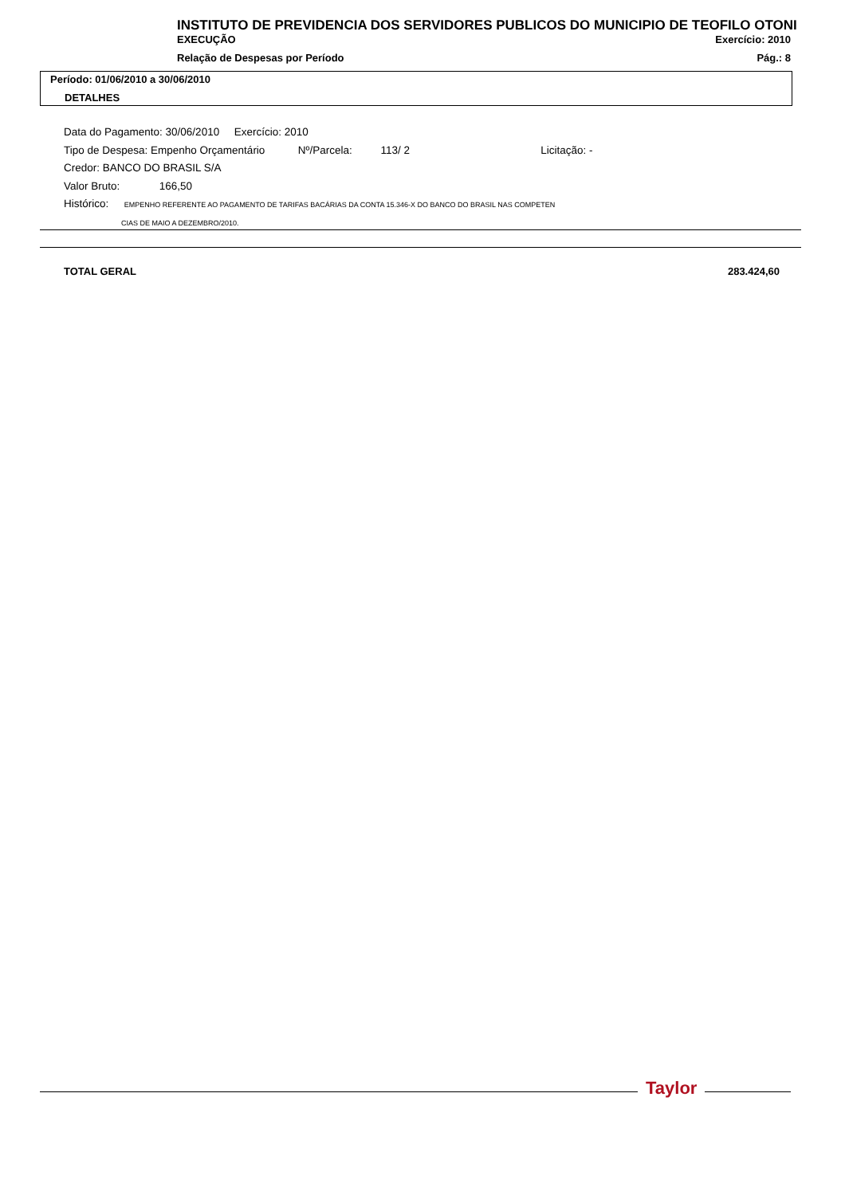INSTITUTO DE PREVIDENCIA DOS SERVIDORES PUBLICOS DO MUNICIPIO DE TEOFILO OTONI
EXECUÇÃO Exercício: 2010
Relação de Despesas por Período Pág.: 8
Período: 01/06/2010 a 30/06/2010
DETALHES
Data do Pagamento: 30/06/2010 Exercício: 2010
Tipo de Despesa: Empenho Orçamentário Nº/Parcela: 113/ 2 Licitação: -
Credor: BANCO DO BRASIL S/A
Valor Bruto: 166,50
Histórico: EMPENHO REFERENTE AO PAGAMENTO DE TARIFAS BACÁRIAS DA CONTA 15.346-X DO BANCO DO BRASIL NAS COMPETEN
CIAS DE MAIO A DEZEMBRO/2010.
TOTAL GERAL 283.424,60
Taylor